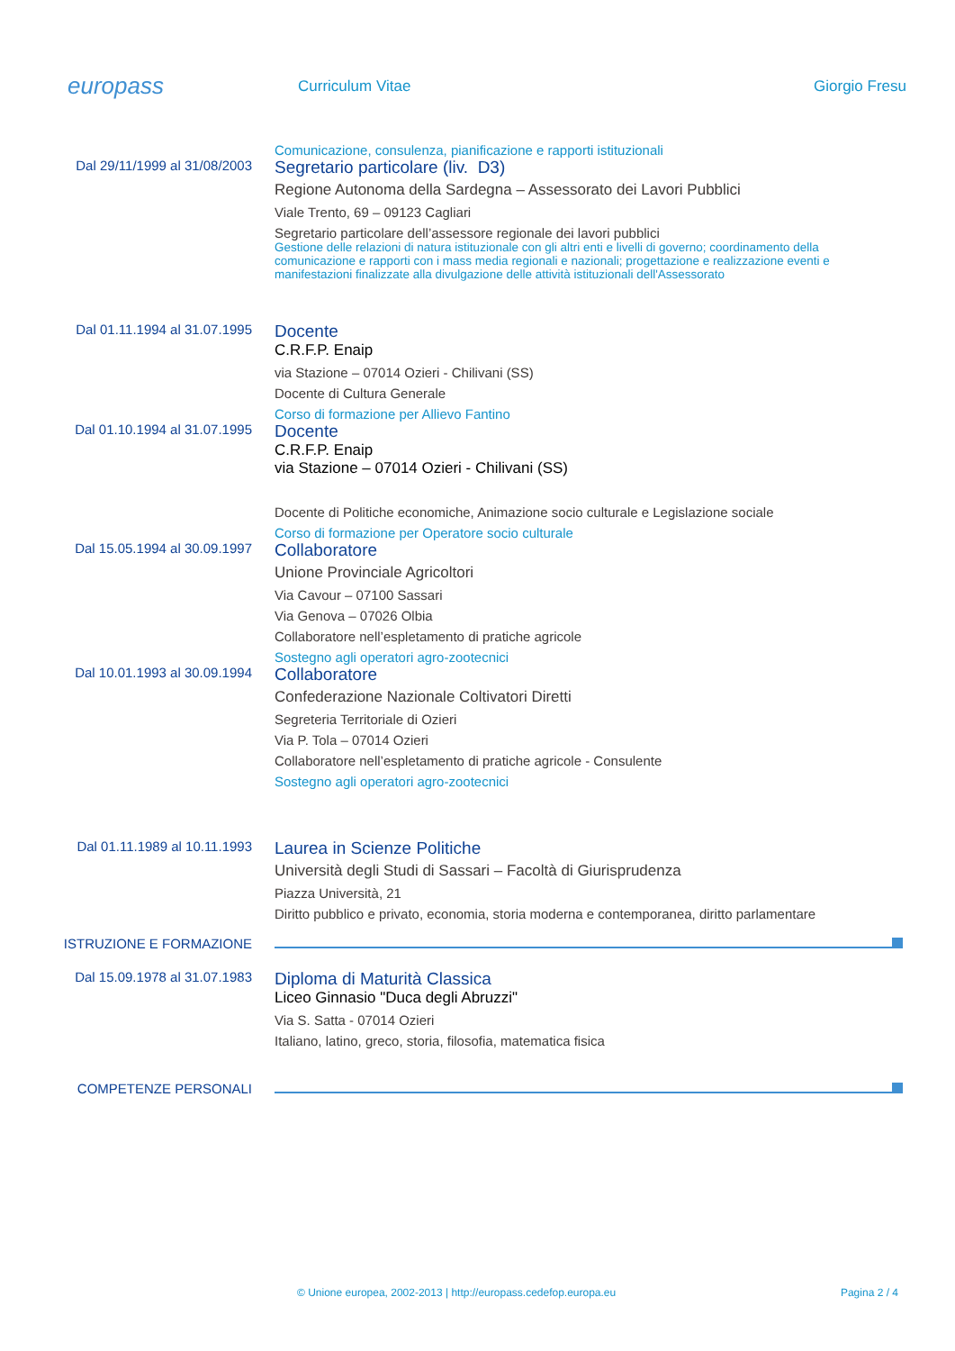europass
Curriculum Vitae Giorgio Fresu
Dal 29/11/1999 al 31/08/2003 Comunicazione, consulenza, pianificazione e rapporti istituzionali
Segretario particolare (liv. D3)
Regione Autonoma della Sardegna – Assessorato dei Lavori Pubblici
Viale Trento, 69 – 09123 Cagliari
Segretario particolare dell’assessore regionale dei lavori pubblici
Gestione delle relazioni di natura istituzionale con gli altri enti e livelli di governo; coordinamento della comunicazione e rapporti con i mass media regionali e nazionali; progettazione e realizzazione eventi e manifestazioni finalizzate alla divulgazione delle attività istituzionali dell'Assessorato
Dal 01.11.1994 al 31.07.1995
Docente
C.R.F.P. Enaip
via Stazione – 07014 Ozieri - Chilivani (SS)
Docente di Cultura Generale
Corso di formazione per Allievo Fantino
Dal 01.10.1994 al 31.07.1995
Docente
C.R.F.P. Enaip
via Stazione – 07014 Ozieri - Chilivani (SS)
Docente di Politiche economiche, Animazione socio culturale e Legislazione sociale
Corso di formazione per Operatore socio culturale
Dal 15.05.1994 al 30.09.1997
Collaboratore
Unione Provinciale Agricoltori
Via Cavour – 07100 Sassari
Via Genova – 07026 Olbia
Collaboratore nell’espletamento di pratiche agricole
Sostegno agli operatori agro-zootecnici
Dal 10.01.1993 al 30.09.1994
Collaboratore
Confederazione Nazionale Coltivatori Diretti
Segreteria Territoriale di Ozieri
Via P. Tola – 07014 Ozieri
Collaboratore nell’espletamento di pratiche agricole - Consulente
Sostegno agli operatori agro-zootecnici
Dal 01.11.1989 al 10.11.1993
Laurea in Scienze Politiche
Università degli Studi di Sassari – Facoltà di Giurisprudenza
Piazza Università, 21
Diritto pubblico e privato, economia, storia moderna e contemporanea, diritto parlamentare
ISTRUZIONE E FORMAZIONE
Dal 15.09.1978 al 31.07.1983
Diploma di Maturità Classica
Liceo Ginnasio "Duca degli Abruzzi"
Via S. Satta - 07014 Ozieri
Italiano, latino, greco, storia, filosofia, matematica fisica
COMPETENZE PERSONALI
© Unione europea, 2002-2013 | http://europass.cedefop.europa.eu Pagina 2 / 4